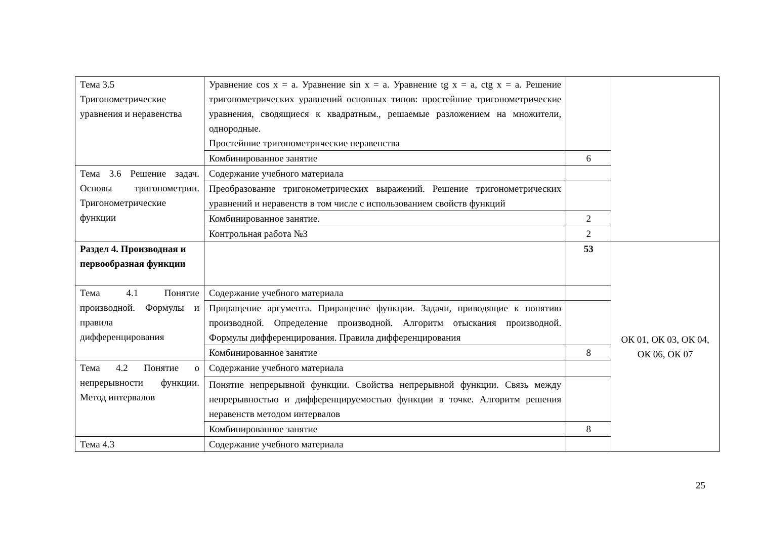| Тема 3.5 Тригонометрические уравнения и неравенства | Уравнение cos x = a. Уравнение sin x = a. Уравнение tg x = a, ctg x = a. Решение тригонометрических уравнений основных типов: простейшие тригонометрические уравнения, сводящиеся к квадратным., решаемые разложением на множители, однородные. Простейшие тригонометрические неравенства | | |
| | Комбинированное занятие | 6 | |
| Тема 3.6 Решение задач. Основы тригонометрии. Тригонометрические функции | Содержание учебного материала | | |
| | Преобразование тригонометрических выражений. Решение тригонометрических уравнений и неравенств в том числе с использованием свойств функций | | |
| | Комбинированное занятие. | 2 | |
| | Контрольная работа №3 | 2 | |
| Раздел 4. Производная и первообразная функции | | 53 | ОК 01, ОК 03, ОК 04, ОК 06, ОК 07 |
| Тема 4.1 Понятие производной. Формулы и правила дифференцирования | Содержание учебного материала | | |
| | Приращение аргумента. Приращение функции. Задачи, приводящие к понятию производной. Определение производной. Алгоритм отыскания производной. Формулы дифференцирования. Правила дифференцирования | | |
| | Комбинированное занятие | 8 | |
| Тема 4.2 Понятие о непрерывности функции. Метод интервалов | Содержание учебного материала | | |
| | Понятие непрерывной функции. Свойства непрерывной функции. Связь между непрерывностью и дифференцируемостью функции в точке. Алгоритм решения неравенств методом интервалов | | |
| | Комбинированное занятие | 8 | |
| Тема 4.3 | Содержание учебного материала | | |
25